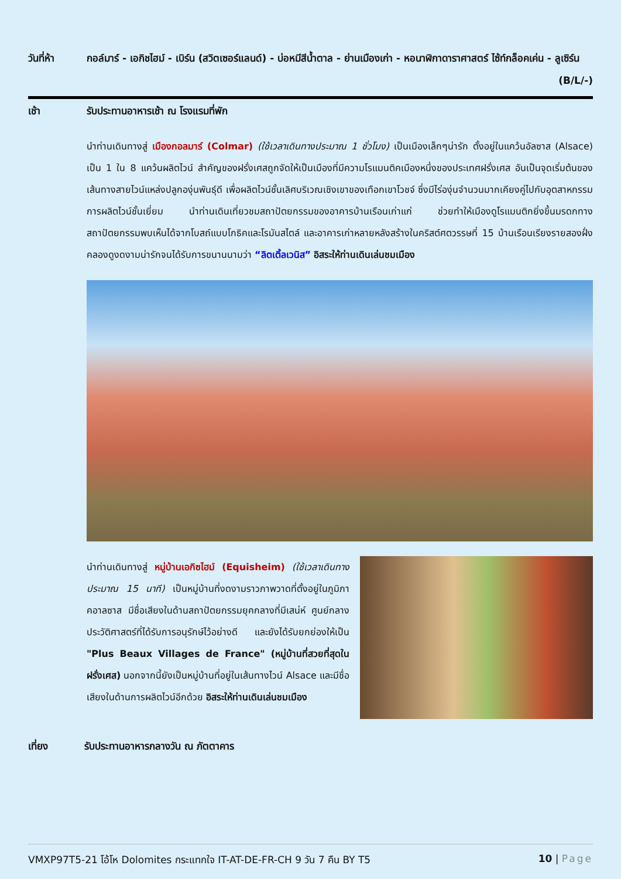วันที่ห้า กอล์มาร์ - เอกิชไฮม์ - เบิร์น (สวิตเซอร์แลนด์) - บ่อหมีสีน้ำตาล - ย่านเมืองเก่า - หอนาฬิกาดาราศาสตร์ ไซ้ท์กล็อคเค่น - ลูเซิร์น (B/L/-)
เช้า รับประทานอาหารเช้า ณ โรงแรมที่พัก
นำท่านเดินทางสู่ เมืองกอลมาร์ (Colmar) (ใช้เวลาเดินทางประมาณ 1 ชั่วโมง) เป็นเมืองเล็กๆน่ารัก ตั้งอยู่ในแคว้นอัลซาส (Alsace) เป็น 1 ใน 8 แคว้นผลิตไวน์ สำคัญของฝรั่งเศสถูกจัดให้เป็นเมืองที่มีความโรแมนติคเมืองหนึ่งของประเทศฝรั่งเศส อันเป็นจุดเริ่มต้นของเส้นทางสายไวน์แหล่งปลูกองุ่นพันธุ์ดี เพื่อผลิตไวน์ชั้นเลิศบริเวณเชิงเขาของเทือกเขาโวชจ์ ซึ่งมีไร่องุ่นจำนวนมากเคียงคู่ไปกับอุตสาหกรรมการผลิตไวน์ชั้นเยี่ยม นำท่านเดินเที่ยวชมสถาปัตยกรรมของอาคารบ้านเรือนเก่าแก่ ช่วยทำให้เมืองดูโรแมนติกยิ่งขึ้นมรดกทางสถาปัตยกรรมพบเห็นได้จากโบสถ์แบบโกธิคและโรมันสไตล์ และอาคารเก่าหลายหลังสร้างในคริสต์ศตวรรษที่ 15 บ้านเรือนเรียงรายสองฝั่งคลองดูงดงามน่ารักจนได้รับการขนานนามว่า “ลิตเติ้ลเวนิส” อิสระให้ท่านเดินเล่นชมเมือง
นำท่านเดินทางสู่ หมู่บ้านเอกิซไฮม์ (Equisheim) (ใช้เวลาเดินทางประมาณ 15 นาที) เป็นหมู่บ้านที่งดงามราวภาพวาดที่ตั้งอยู่ในภูมิภาคอาลซาส มีชื่อเสียงในด้านสถาปัตยกรรมยุคกลางที่มีเสน่ห์ ศูนย์กลางประวัติศาสตร์ที่ได้รับการอนุรักษ์ไว้อย่างดี และยังได้รับยกย่องให้เป็น "Plus Beaux Villages de France" (หมู่บ้านที่สวยที่สุดในฝรั่งเศส) นอกจากนี้ยังเป็นหมู่บ้านที่อยู่ในเส้นทางไวน์ Alsace และมีชื่อเสียงในด้านการผลิตไวน์อีกด้วย อิสระให้ท่านเดินเล่นชมเมือง
เที่ยง รับประทานอาหารกลางวัน ณ ภัตตาคาร
VMXP97T5-21 โอ้โห Dolomites กระแทกใจ IT-AT-DE-FR-CH 9 วัน 7 คืน BY T5 10 | Page